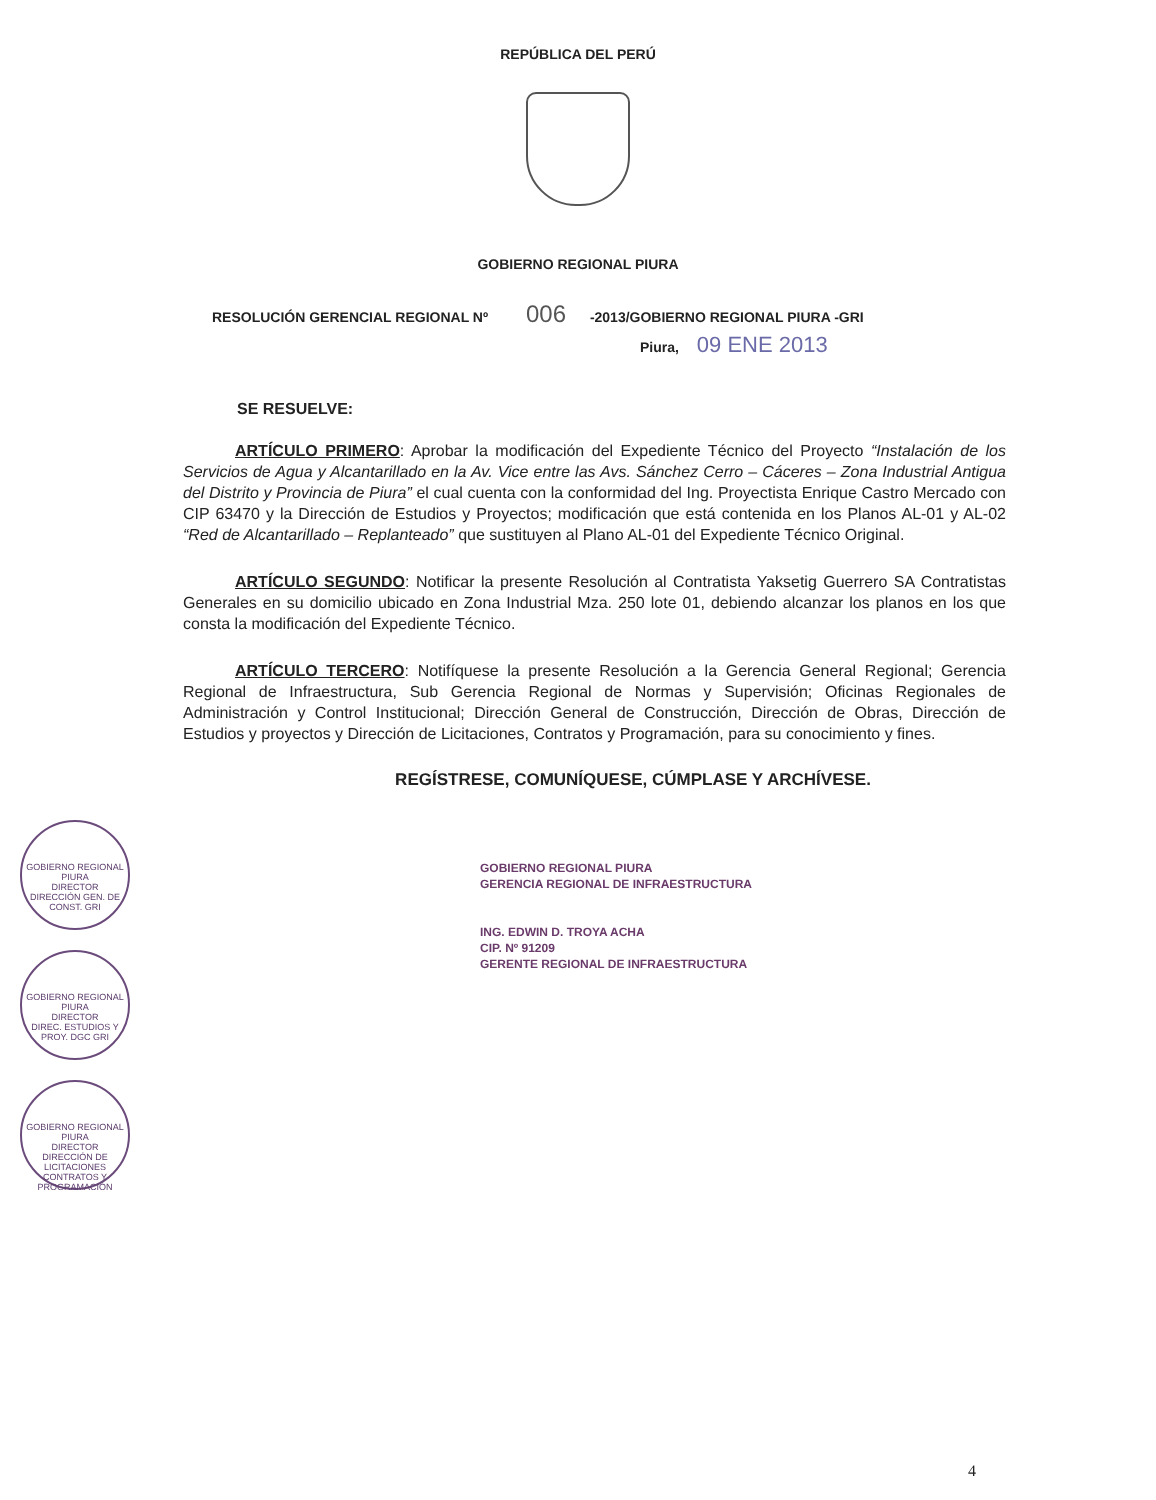REPÚBLICA DEL PERÚ
GOBIERNO REGIONAL PIURA
RESOLUCIÓN GERENCIAL REGIONAL Nº 006 -2013/GOBIERNO REGIONAL PIURA -GRI
Piura, 09 ENE 2013
SE RESUELVE:
ARTÍCULO PRIMERO: Aprobar la modificación del Expediente Técnico del Proyecto “Instalación de los Servicios de Agua y Alcantarillado en la Av. Vice entre las Avs. Sánchez Cerro – Cáceres – Zona Industrial Antigua del Distrito y Provincia de Piura” el cual cuenta con la conformidad del Ing. Proyectista Enrique Castro Mercado con CIP 63470 y la Dirección de Estudios y Proyectos; modificación que está contenida en los Planos AL-01 y AL-02 “Red de Alcantarillado – Replanteado” que sustituyen al Plano AL-01 del Expediente Técnico Original.
ARTÍCULO SEGUNDO: Notificar la presente Resolución al Contratista Yaksetig Guerrero SA Contratistas Generales en su domicilio ubicado en Zona Industrial Mza. 250 lote 01, debiendo alcanzar los planos en los que consta la modificación del Expediente Técnico.
ARTÍCULO TERCERO: Notifíquese la presente Resolución a la Gerencia General Regional; Gerencia Regional de Infraestructura, Sub Gerencia Regional de Normas y Supervisión; Oficinas Regionales de Administración y Control Institucional; Dirección General de Construcción, Dirección de Obras, Dirección de Estudios y proyectos y Dirección de Licitaciones, Contratos y Programación, para su conocimiento y fines.
REGÍSTRESE, COMUNÍQUESE, CÚMPLASE Y ARCHÍVESE.
GOBIERNO REGIONAL PIURA
GERENCIA REGIONAL DE INFRAESTRUCTURA
ING. EDWIN D. TROYA ACHA
CIP. Nº 91209
GERENTE REGIONAL DE INFRAESTRUCTURA
GOBIERNO REGIONAL PIURA
DIRECTOR
DIRECCIÓN GEN. DE CONST. GRI
GOBIERNO REGIONAL PIURA
DIRECTOR
DIREC. ESTUDIOS Y PROY. DGC GRI
GOBIERNO REGIONAL PIURA
DIRECTOR
DIRECCIÓN DE LICITACIONES CONTRATOS Y PROGRAMACIÓN
4